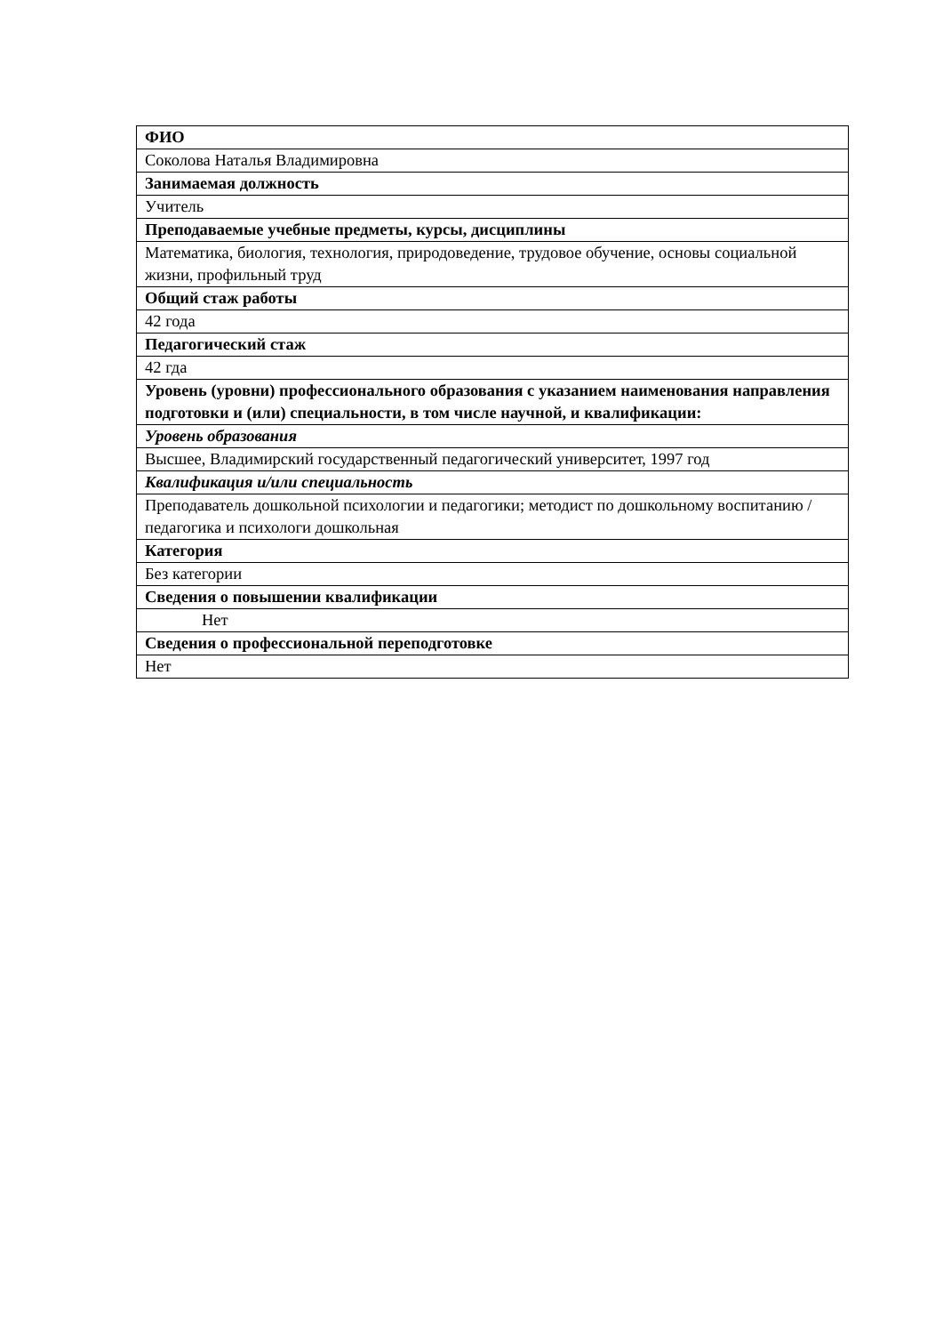| ФИО |
| Соколова Наталья Владимировна |
| Занимаемая должность |
| Учитель |
| Преподаваемые учебные предметы, курсы, дисциплины |
| Математика, биология, технология, природоведение, трудовое обучение, основы социальной жизни, профильный труд |
| Общий стаж работы |
| 42 года |
| Педагогический стаж |
| 42 гда |
| Уровень (уровни) профессионального образования с указанием наименования направления подготовки и (или) специальности, в том числе научной, и квалификации: |
| Уровень образования |
| Высшее, Владимирский государственный педагогический университет, 1997 год |
| Квалификация и/или специальность |
| Преподаватель дошкольной психологии и педагогики; методист по дошкольному воспитанию / педагогика и психологи дошкольная |
| Категория |
| Без категории |
| Сведения о повышении квалификации |
| Нет |
| Сведения о профессиональной переподготовке |
| Нет |